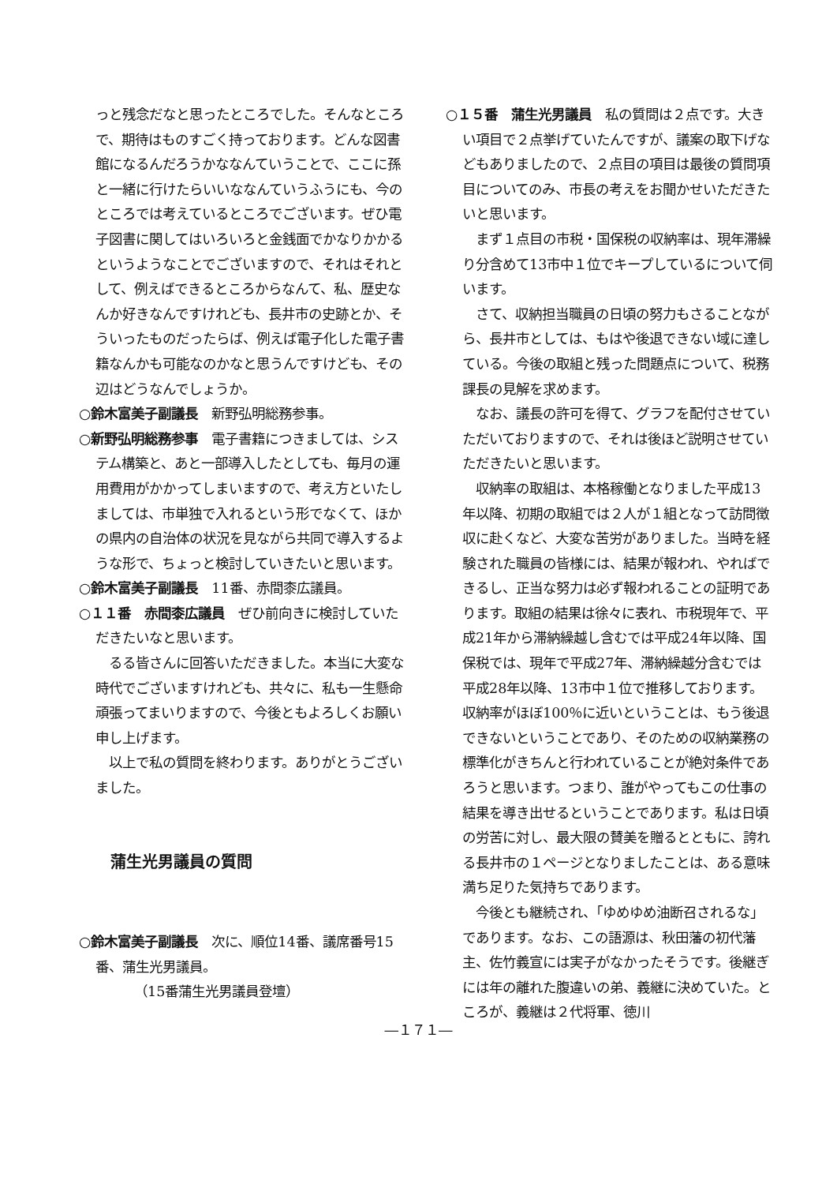っと残念だなと思ったところでした。そんなところで、期待はものすごく持っております。どんな図書館になるんだろうかななんていうことで、ここに孫と一緒に行けたらいいななんていうふうにも、今のところでは考えているところでございます。ぜひ電子図書に関してはいろいろと金銭面でかなりかかるというようなことでございますので、それはそれとして、例えばできるところからなんて、私、歴史なんか好きなんですけれども、長井市の史跡とか、そういったものだったらば、例えば電子化した電子書籍なんかも可能なのかなと思うんですけども、その辺はどうなんでしょうか。
○鈴木富美子副議長　新野弘明総務参事。
○新野弘明総務参事　電子書籍につきましては、システム構築と、あと一部導入したとしても、毎月の運用費用がかかってしまいますので、考え方といたしましては、市単独で入れるという形でなくて、ほかの県内の自治体の状況を見ながら共同で導入するような形で、ちょっと検討していきたいと思います。
○鈴木富美子副議長　11番、赤間桼広議員。
○１１番　赤間桼広議員　ぜひ前向きに検討していただきたいなと思います。
るる皆さんに回答いただきました。本当に大変な時代でございますけれども、共々に、私も一生懸命頑張ってまいりますので、今後ともよろしくお願い申し上げます。
以上で私の質問を終わります。ありがとうございました。
蒲生光男議員の質問
○鈴木富美子副議長　次に、順位14番、議席番号15番、蒲生光男議員。
（15番蒲生光男議員登壇）
○１５番　蒲生光男議員　私の質問は２点です。大きい項目で２点挙げていたんですが、議案の取下げなどもありましたので、２点目の項目は最後の質問項目についてのみ、市長の考えをお聞かせいただきたいと思います。
まず１点目の市税・国保税の収納率は、現年滞繰り分含めて13市中１位でキープしているについて伺います。
さて、収納担当職員の日頃の努力もさることながら、長井市としては、もはや後退できない域に達している。今後の取組と残った問題点について、税務課長の見解を求めます。
なお、議長の許可を得て、グラフを配付させていただいておりますので、それは後ほど説明させていただきたいと思います。
収納率の取組は、本格稼働となりました平成13年以降、初期の取組では２人が１組となって訪問徴収に赴くなど、大変な苦労がありました。当時を経験された職員の皆様には、結果が報われ、やればできるし、正当な努力は必ず報われることの証明であります。取組の結果は徐々に表れ、市税現年で、平成21年から滞納繰越し含むでは平成24年以降、国保税では、現年で平成27年、滞納繰越分含むでは平成28年以降、13市中１位で推移しております。収納率がほぼ100％に近いということは、もう後退できないということであり、そのための収納業務の標準化がきちんと行われていることが絶対条件であろうと思います。つまり、誰がやってもこの仕事の結果を導き出せるということであります。私は日頃の労苦に対し、最大限の賛美を贈るとともに、誇れる長井市の１ページとなりましたことは、ある意味満ち足りた気持ちであります。
今後とも継続され、「ゆめゆめ油断召されるな」であります。なお、この語源は、秋田藩の初代藩主、佐竹義宣には実子がなかったそうです。後継ぎには年の離れた腹違いの弟、義継に決めていた。ところが、義継は２代将軍、徳川
―１７１―